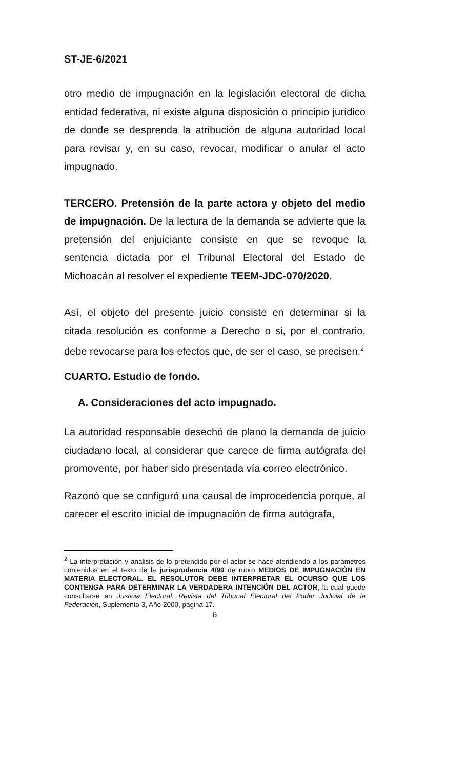ST-JE-6/2021
otro medio de impugnación en la legislación electoral de dicha entidad federativa, ni existe alguna disposición o principio jurídico de donde se desprenda la atribución de alguna autoridad local para revisar y, en su caso, revocar, modificar o anular el acto impugnado.
TERCERO. Pretensión de la parte actora y objeto del medio de impugnación. De la lectura de la demanda se advierte que la pretensión del enjuiciante consiste en que se revoque la sentencia dictada por el Tribunal Electoral del Estado de Michoacán al resolver el expediente TEEM-JDC-070/2020.
Así, el objeto del presente juicio consiste en determinar si la citada resolución es conforme a Derecho o si, por el contrario, debe revocarse para los efectos que, de ser el caso, se precisen.<sup>2</sup>
CUARTO. Estudio de fondo.
A. Consideraciones del acto impugnado.
La autoridad responsable desechó de plano la demanda de juicio ciudadano local, al considerar que carece de firma autógrafa del promovente, por haber sido presentada vía correo electrónico.
Razonó que se configuró una causal de improcedencia porque, al carecer el escrito inicial de impugnación de firma autógrafa,
<sup>2</sup> La interpretación y análisis de lo pretendido por el actor se hace atendiendo a los parámetros contenidos en el texto de la jurisprudencia 4/99 de rubro MEDIOS DE IMPUGNACIÓN EN MATERIA ELECTORAL. EL RESOLUTOR DEBE INTERPRETAR EL OCURSO QUE LOS CONTENGA PARA DETERMINAR LA VERDADERA INTENCIÓN DEL ACTOR, la cual puede consultarse en Justicia Electoral. Revista del Tribunal Electoral del Poder Judicial de la Federación, Suplemento 3, Año 2000, página 17.
6